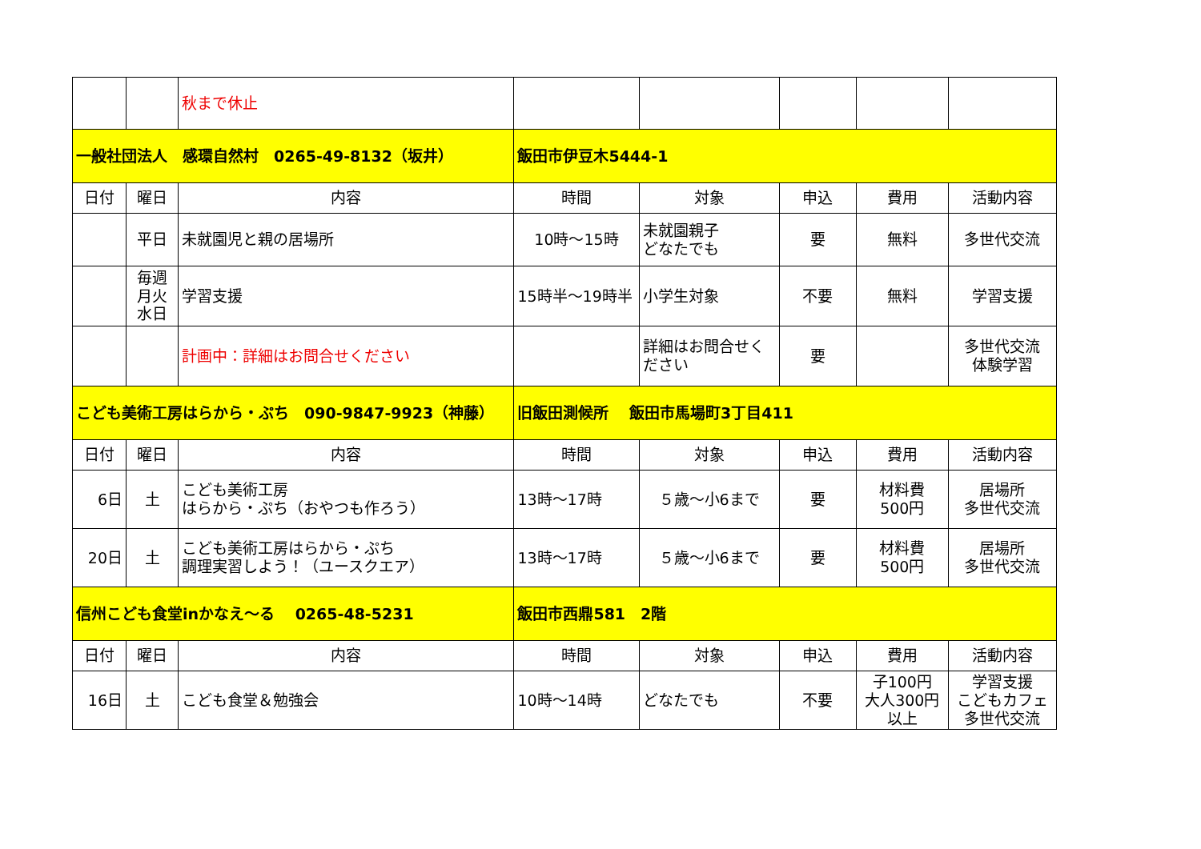| | | 秋まで休止 | | | | | |
| 一般社団法人 感環自然村 0265-49-8132（坂井） | | | 飯田市伊豆木5444-1 | | | | |
| 日付 | 曜日 | 内容 | 時間 | 対象 | 申込 | 費用 | 活動内容 |
| | 平日 | 未就園児と親の居場所 | 10時～15時 | 未就園親子 どなたでも | 要 | 無料 | 多世代交流 |
| | 毎週 月火 水日 | 学習支援 | 15時半～19時半 | 小学生対象 | 不要 | 無料 | 学習支援 |
| | | 計画中：詳細はお問合せください | | 詳細はお問合せく ださい | 要 | | 多世代交流 体験学習 |
| こども美術工房はらから・ぷち 090-9847-9923（神藤） | | | 旧飯田測候所 飯田市馬場町3丁目411 | | | | |
| 日付 | 曜日 | 内容 | 時間 | 対象 | 申込 | 費用 | 活動内容 |
| 6日 | 土 | こども美術工房 はらから・ぷち（おやつも作ろう） | 13時～17時 | ５歳～小6まで | 要 | 材料費 500円 | 居場所 多世代交流 |
| 20日 | 土 | こども美術工房はらから・ぷち 調理実習しよう！（ユースクエア） | 13時～17時 | ５歳～小6まで | 要 | 材料費 500円 | 居場所 多世代交流 |
| 信州こども食堂inかなえ～る 0265-48-5231 | | | 飯田市西鼎581 2階 | | | | |
| 日付 | 曜日 | 内容 | 時間 | 対象 | 申込 | 費用 | 活動内容 |
| 16日 | 土 | こども食堂＆勉強会 | 10時～14時 | どなたでも | 不要 | 子100円 大人300円 以上 | 学習支援 こどもカフェ 多世代交流 |